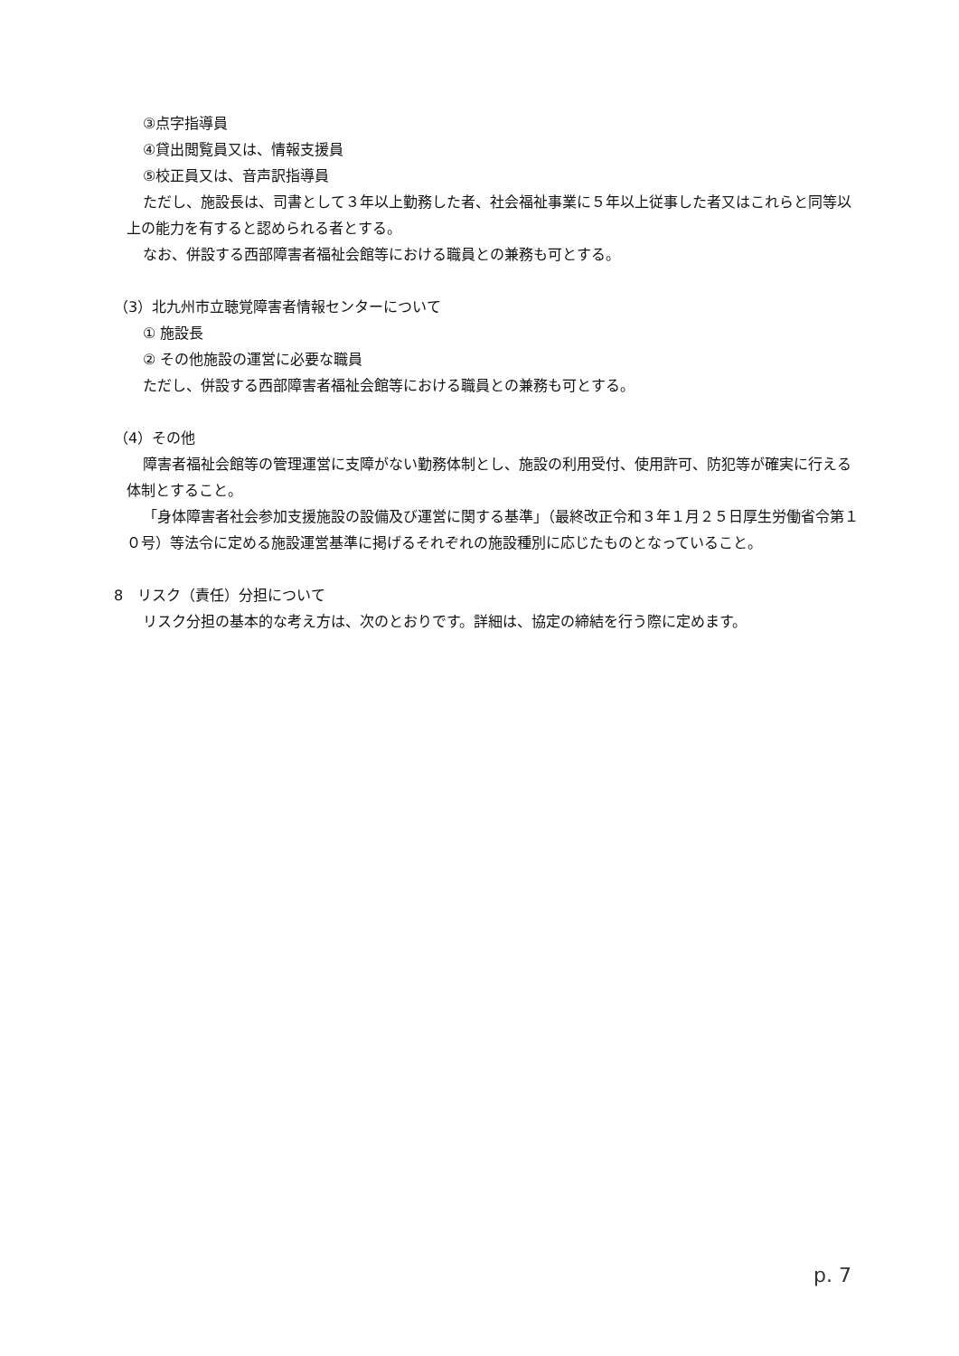③点字指導員
④貸出閲覧員又は、情報支援員
⑤校正員又は、音声訳指導員
ただし、施設長は、司書として３年以上勤務した者、社会福祉事業に５年以上従事した者又はこれらと同等以上の能力を有すると認められる者とする。
なお、併設する西部障害者福祉会館等における職員との兼務も可とする。
（3）北九州市立聴覚障害者情報センターについて
① 施設長
② その他施設の運営に必要な職員
ただし、併設する西部障害者福祉会館等における職員との兼務も可とする。
（4）その他
障害者福祉会館等の管理運営に支障がない勤務体制とし、施設の利用受付、使用許可、防犯等が確実に行える体制とすること。
「身体障害者社会参加支援施設の設備及び運営に関する基準」（最終改正令和３年１月２５日厚生労働省令第１０号）等法令に定める施設運営基準に掲げるそれぞれの施設種別に応じたものとなっていること。
8　リスク（責任）分担について
リスク分担の基本的な考え方は、次のとおりです。詳細は、協定の締結を行う際に定めます。
p. 7